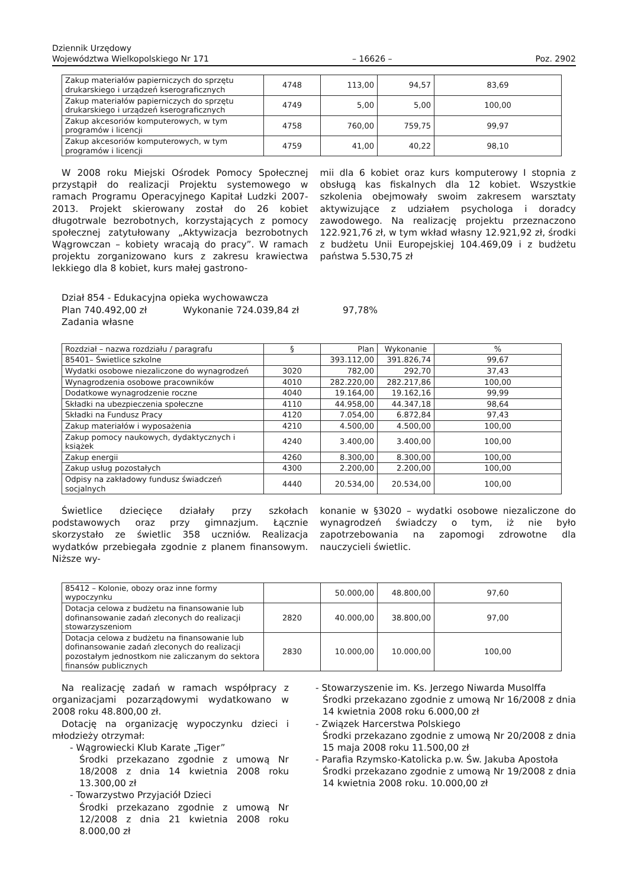Dziennik Urzędowy
Województwa Wielkopolskiego Nr 171
– 16626 –
Poz. 2902
| Zakup materiałów papierniczych do sprzętu drukarskiego i urządzeń kserograficznych | 4748 | 113,00 | 94,57 | 83,69 |
| Zakup materiałów papierniczych do sprzętu drukarskiego i urządzeń kserograficznych | 4749 | 5,00 | 5,00 | 100,00 |
| Zakup akcesoriów komputerowych, w tym programów i licencji | 4758 | 760,00 | 759,75 | 99,97 |
| Zakup akcesoriów komputerowych, w tym programów i licencji | 4759 | 41,00 | 40,22 | 98,10 |
W 2008 roku Miejski Ośrodek Pomocy Społecznej przystąpił do realizacji Projektu systemowego w ramach Programu Operacyjnego Kapitał Ludzki 2007-2013. Projekt skierowany został do 26 kobiet długotrwale bezrobotnych, korzystających z pomocy społecznej zatytułowany „Aktywizacja bezrobotnych Wągrowczan – kobiety wracają do pracy”. W ramach projektu zorganizowano kurs z zakresu krawiectwa lekkiego dla 8 kobiet, kurs małej gastrono-
mii dla 6 kobiet oraz kurs komputerowy I stopnia z obsługą kas fiskalnych dla 12 kobiet. Wszystkie szkolenia obejmowały swoim zakresem warsztaty aktywizujące z udziałem psychologa i doradcy zawodowego. Na realizację projektu przeznaczono 122.921,76 zł, w tym wkład własny 12.921,92 zł, środki z budżetu Unii Europejskiej 104.469,09 i z budżetu państwa 5.530,75 zł
Dział 854 - Edukacyjna opieka wychowawcza
Plan 740.492,00 zł Wykonanie 724.039,84 zł 97,78%
Zadania własne
| Rozdział – nazwa rozdziału / paragrafu | § | Plan | Wykonanie | % |
| --- | --- | --- | --- | --- |
| 85401– Świetlice szkolne | | 393.112,00 | 391.826,74 | 99,67 |
| Wydatki osobowe niezaliczone do wynagrodzeń | 3020 | 782,00 | 292,70 | 37,43 |
| Wynagrodzenia osobowe pracowników | 4010 | 282.220,00 | 282.217,86 | 100,00 |
| Dodatkowe wynagrodzenie roczne | 4040 | 19.164,00 | 19.162,16 | 99,99 |
| Składki na ubezpieczenia społeczne | 4110 | 44.958,00 | 44.347,18 | 98,64 |
| Składki na Fundusz Pracy | 4120 | 7.054,00 | 6.872,84 | 97,43 |
| Zakup materiałów i wyposażenia | 4210 | 4.500,00 | 4.500,00 | 100,00 |
| Zakup pomocy naukowych, dydaktycznych i książek | 4240 | 3.400,00 | 3.400,00 | 100,00 |
| Zakup energii | 4260 | 8.300,00 | 8.300,00 | 100,00 |
| Zakup usług pozostałych | 4300 | 2.200,00 | 2.200,00 | 100,00 |
| Odpisy na zakładowy fundusz świadczeń socjalnych | 4440 | 20.534,00 | 20.534,00 | 100,00 |
Świetlice dziecięce działały przy szkołach podstawowych oraz przy gimnazjum. Łącznie skorzystało ze świetlic 358 uczniów. Realizacja wydatków przebiegała zgodnie z planem finansowym. Niższe wy-
konanie w §3020 – wydatki osobowe niezaliczone do wynagrodzeń świadczy o tym, iż nie było zapotrzebowania na zapomogi zdrowotne dla nauczycieli świetlic.
| 85412 – Kolonie, obozy oraz inne formy wypoczynku | | 50.000,00 | 48.800,00 | 97,60 |
| Dotacja celowa z budżetu na finansowanie lub dofinansowanie zadań zleconych do realizacji stowarzyszeniom | 2820 | 40.000,00 | 38.800,00 | 97,00 |
| Dotacja celowa z budżetu na finansowanie lub dofinansowanie zadań zleconych do realizacji pozostałym jednostkom nie zaliczanym do sektora finansów publicznych | 2830 | 10.000,00 | 10.000,00 | 100,00 |
Na realizację zadań w ramach współpracy z organizacjami pozarządowymi wydatkowano w 2008 roku 48.800,00 zł.
Dotację na organizację wypoczynku dzieci i młodzieży otrzymał:
- Wągrowiecki Klub Karate „Tiger”
Środki przekazano zgodnie z umową Nr 18/2008 z dnia 14 kwietnia 2008 roku 13.300,00 zł
- Towarzystwo Przyjaciół Dzieci
Środki przekazano zgodnie z umową Nr 12/2008 z dnia 21 kwietnia 2008 roku 8.000,00 zł
- Stowarzyszenie im. Ks. Jerzego Niwarda Musolffa
Środki przekazano zgodnie z umową Nr 16/2008 z dnia 14 kwietnia 2008 roku 6.000,00 zł
- Związek Harcerstwa Polskiego
Środki przekazano zgodnie z umową Nr 20/2008 z dnia 15 maja 2008 roku 11.500,00 zł
- Parafia Rzymsko-Katolicka p.w. Św. Jakuba Apostoła
Środki przekazano zgodnie z umową Nr 19/2008 z dnia 14 kwietnia 2008 roku. 10.000,00 zł